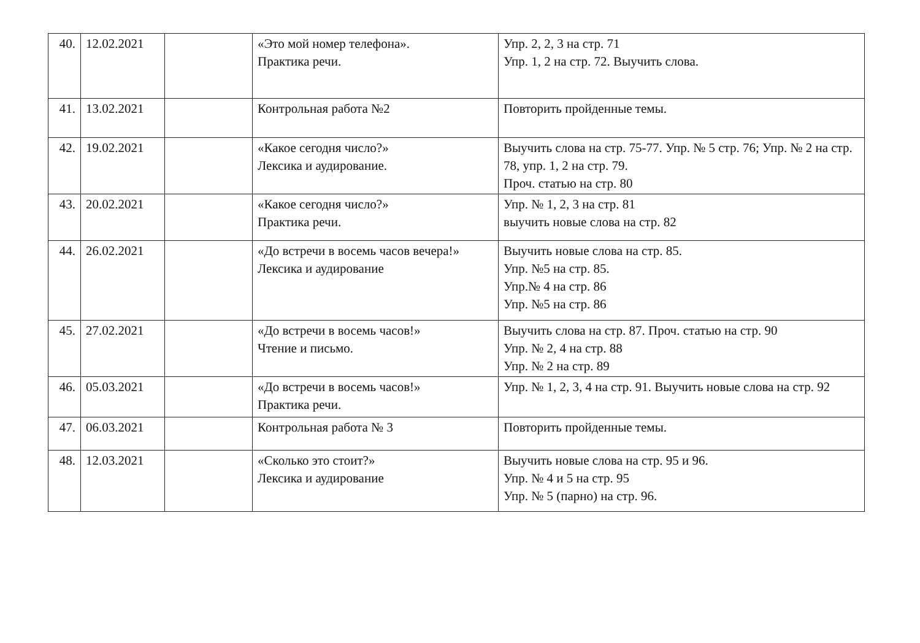| 40. | 12.02.2021 | | «Это мой номер телефона». Практика речи. | Упр. 2, 2, 3 на стр. 71 Упр. 1, 2 на стр. 72. Выучить слова. |
| 41. | 13.02.2021 | | Контрольная работа №2 | Повторить пройденные темы. |
| 42. | 19.02.2021 | | «Какое сегодня число?» Лексика и аудирование. | Выучить слова на стр. 75-77. Упр. № 5 стр. 76; Упр. № 2 на стр. 78, упр. 1, 2 на стр. 79. Проч. статью на стр. 80 |
| 43. | 20.02.2021 | | «Какое сегодня число?» Практика речи. | Упр. № 1, 2, 3 на стр. 81 выучить новые слова на стр. 82 |
| 44. | 26.02.2021 | | «До встречи в восемь часов вечера!» Лексика и аудирование | Выучить новые слова на стр. 85. Упр. №5 на стр. 85. Упр.№ 4 на стр. 86 Упр. №5 на стр. 86 |
| 45. | 27.02.2021 | | «До встречи в восемь часов!» Чтение и письмо. | Выучить слова на стр. 87. Проч. статью на стр. 90 Упр. № 2, 4 на стр. 88 Упр. № 2 на стр. 89 |
| 46. | 05.03.2021 | | «До встречи в восемь часов!» Практика речи. | Упр. № 1, 2, 3, 4 на стр. 91. Выучить новые слова на стр. 92 |
| 47. | 06.03.2021 | | Контрольная работа № 3 | Повторить пройденные темы. |
| 48. | 12.03.2021 | | «Сколько это стоит?» Лексика и аудирование | Выучить новые слова на стр. 95 и 96. Упр. № 4 и 5 на стр. 95 Упр. № 5 (парно) на стр. 96. |